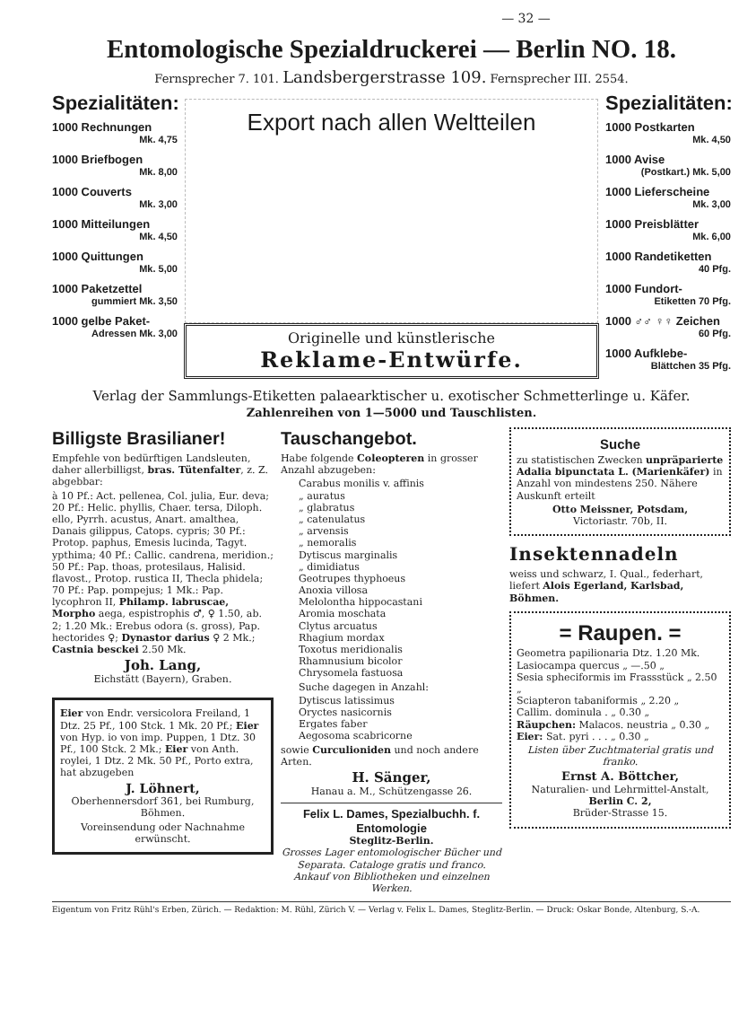— 32 —
Entomologische Spezialdruckerei — Berlin NO. 18.
Fernsprecher 7. 101. Landsbergerstrasse 109. Fernsprecher III. 2554.
Spezialitäten:
1000 Rechnungen
Mk. 4,75
1000 Briefbogen
Mk. 8,00
1000 Couverts
Mk. 3,00
1000 Mitteilungen
Mk. 4,50
1000 Quittungen
Mk. 5,00
1000 Paketzettel
gummiert Mk. 3,50
1000 gelbe Paket-
Adressen Mk. 3,00
Export nach allen Weltteilen
Originelle und künstlerische
Reklame-Entwürfe.
Spezialitäten:
1000 Postkarten
Mk. 4,50
1000 Avise
(Postkart.) Mk. 5,00
1000 Lieferscheine
Mk. 3,00
1000 Preisblätter
Mk. 6,00
1000 Randetiketten
40 Pfg.
1000 Fundort-
Etiketten 70 Pfg.
1000 ♂♂ ♀♀ Zeichen
60 Pfg.
1000 Aufklebe-
Blättchen 35 Pfg.
Verlag der Sammlungs-Etiketten palaearktischer u. exotischer Schmetterlinge u. Käfer.
Zahlenreihen von 1—5000 und Tauschlisten.
Billigste Brasilianer!
Empfehle von bedürftigen Landsleuten, daher allerbilligst, bras. Tütenfalter, z. Z. abgebbar:
à 10 Pf.: Act. pellenea, Col. julia, Eur. deva; 20 Pf.: Helic. phyllis, Chaer. tersa, Diloph. ello, Pyrrh. acustus, Anart. amalthea, Danais gilippus, Catops. cypris; 30 Pf.: Protop. paphus, Emesis lucinda, Tagyt. ypthima; 40 Pf.: Callic. candrena, meridion.; 50 Pf.: Pap. thoas, protesilaus, Halisid. flavost., Protop. rustica II, Thecla phidela; 70 Pf.: Pap. pompejus; 1 Mk.: Pap. lycophron II, Philamp. labruscae, Morpho aega, espistrophis ♂, ♀ 1.50, ab. 2; 1.20 Mk.: Erebus odora (s. gross), Pap. hectorides ♀; Dynastor darius ♀ 2 Mk.; Castnia besckei 2.50 Mk.
Joh. Lang,
Eichstätt (Bayern), Graben.
Eier von Endr. versicolora Freiland, 1 Dtz. 25 Pf., 100 Stck. 1 Mk. 20 Pf.; Eier von Hyp. io von imp. Puppen, 1 Dtz. 30 Pf., 100 Stck. 2 Mk.; Eier von Anth. roylei, 1 Dtz. 2 Mk. 50 Pf., Porto extra, hat abzugeben
J. Löhnert,
Oberhennersdorf 361, bei Rumburg, Böhmen.
Voreinsendung oder Nachnahme erwünscht.
Tauschangebot.
Habe folgende Coleopteren in grosser Anzahl abzugeben:
Carabus monilis v. affinis
„ auratus
„ glabratus
„ catenulatus
„ arvensis
„ nemoralis
Dytiscus marginalis
„ dimidiatus
Geotrupes thyphoeus
Anoxia villosa
Melolontha hippocastani
Aromia moschata
Clytus arcuatus
Rhagium mordax
Toxotus meridionalis
Rhamnusium bicolor
Chrysomela fastuosa
Suche dagegen in Anzahl:
Dytiscus latissimus
Oryctes nasicornis
Ergates faber
Aegosoma scabricorne
sowie Curculioniden und noch andere Arten.
H. Sänger,
Hanau a. M., Schützengasse 26.
Felix L. Dames, Spezialbuchh. f. Entomologie
Steglitz-Berlin.
Grosses Lager entomologischer Bücher und Separata. Cataloge gratis und franco. Ankauf von Bibliotheken und einzelnen Werken.
Suche
zu statistischen Zwecken unpräparierte Adalia bipunctata L. (Marienkäfer) in Anzahl von mindestens 250. Nähere Auskunft erteilt
Otto Meissner, Potsdam,
Victoriastr. 70b, II.
Insektennadeln
weiss und schwarz, I. Qual., federhart, liefert Alois Egerland, Karlsbad, Böhmen.
= Raupen. =
Geometra papilionaria Dtz. 1.20 Mk.
Lasiocampa quercus „ —.50 „
Sesia spheciformis im Frassstück „ 2.50 „
Sciapteron tabaniformis „ 2.20 „
Callim. dominula . „ 0.30 „
Räupchen: Malacos. neustria „ 0.30 „
Eier: Sat. pyri . . . „ 0.30 „
Listen über Zuchtmaterial gratis und franko.
Ernst A. Böttcher,
Naturalien- und Lehrmittel-Anstalt,
Berlin C. 2,
Brüder-Strasse 15.
Eigentum von Fritz Rühl's Erben, Zürich. — Redaktion: M. Rühl, Zürich V. — Verlag v. Felix L. Dames, Steglitz-Berlin. — Druck: Oskar Bonde, Altenburg, S.-A.